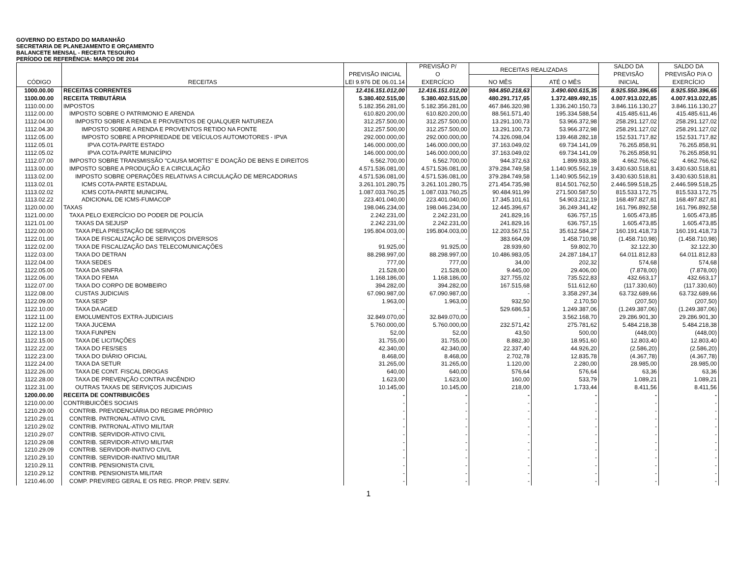GOVERNO DO ESTADO DO MARANHÃO
SECRETARIA DE PLANEJAMENTO E ORÇAMENTO
BALANCETE MENSAL - RECEITA TESOURO
PERÍODO DE REFERÊNCIA: MARÇO DE 2014
| CÓDIGO | RECEITAS | PREVISÃO INICIAL LEI 9.976 DE 06.01.14 | PREVISÃO P/ O EXERCÍCIO | RECEITAS REALIZADAS | | SALDO DA PREVISÃO INICIAL | SALDO DA PREVISÃO P/A O EXERCÍCIO |
| --- | --- | --- | --- | --- | --- | --- | --- |
| | | | | NO MÊS | ATÉ O MÊS | | |
| 1000.00.00 | RECEITAS CORRENTES | 12.416.151.012,00 | 12.416.151.012,00 | 984.850.218,63 | 3.490.600.615,35 | 8.925.550.396,65 | 8.925.550.396,65 |
| 1100.00.00 | RECEITA TRIBUTÁRIA | 5.380.402.515,00 | 5.380.402.515,00 | 480.291.717,65 | 1.372.489.492,15 | 4.007.913.022,85 | 4.007.913.022,85 |
| 1110.00.00 | IMPOSTOS | 5.182.356.281,00 | 5.182.356.281,00 | 467.846.320,98 | 1.336.240.150,73 | 3.846.116.130,27 | 3.846.116.130,27 |
| 1112.00.00 | IMPOSTO SOBRE O PATRIMONIO E ARENDA | 610.820.200,00 | 610.820.200,00 | 88.561.571,40 | 195.334.588,54 | 415.485.611,46 | 415.485.611,46 |
| 1112.04.00 | IMPOSTO SOBRE A RENDA E PROVENTOS DE QUALQUER NATUREZA | 312.257.500,00 | 312.257.500,00 | 13.291.100,73 | 53.966.372,98 | 258.291.127,02 | 258.291.127,02 |
| 1112.04.30 | IMPOSTO SOBRE A RENDA E PROVENTOS RETIDO NA FONTE | 312.257.500,00 | 312.257.500,00 | 13.291.100,73 | 53.966.372,98 | 258.291.127,02 | 258.291.127,02 |
| 1112.05.00 | IMPOSTO SOBRE A PROPRIEDADE DE VEÍCULOS AUTOMOTORES - IPVA | 292.000.000,00 | 292.000.000,00 | 74.326.098,04 | 139.468.282,18 | 152.531.717,82 | 152.531.717,82 |
| 1112.05.01 | IPVA COTA-PARTE ESTADO | 146.000.000,00 | 146.000.000,00 | 37.163.049,02 | 69.734.141,09 | 76.265.858,91 | 76.265.858,91 |
| 1112.05.02 | IPVA COTA-PARTE MUNICÍPIO | 146.000.000,00 | 146.000.000,00 | 37.163.049,02 | 69.734.141,09 | 76.265.858,91 | 76.265.858,91 |
| 1112.07.00 | IMPOSTO SOBRE TRANSMISSÃO "CAUSA MORTIS" E DOAÇÃO DE BENS E DIREITOS | 6.562.700,00 | 6.562.700,00 | 944.372,63 | 1.899.933,38 | 4.662.766,62 | 4.662.766,62 |
| 1113.00.00 | IMPOSTO SOBRE A PRODUÇÃO E A CIRCULAÇÃO | 4.571.536.081,00 | 4.571.536.081,00 | 379.284.749,58 | 1.140.905.562,19 | 3.430.630.518,81 | 3.430.630.518,81 |
| 1113.02.00 | IMPOSTO SOBRE OPERAÇÕES RELATIVAS A CIRCULAÇÃO DE MERCADORIAS | 4.571.536.081,00 | 4.571.536.081,00 | 379.284.749,58 | 1.140.905.562,19 | 3.430.630.518,81 | 3.430.630.518,81 |
| 1113.02.01 | ICMS COTA-PARTE ESTADUAL | 3.261.101.280,75 | 3.261.101.280,75 | 271.454.735,98 | 814.501.762,50 | 2.446.599.518,25 | 2.446.599.518,25 |
| 1113.02.02 | ICMS COTA-PARTE MUNICIPAL | 1.087.033.760,25 | 1.087.033.760,25 | 90.484.911,99 | 271.500.587,50 | 815.533.172,75 | 815.533.172,75 |
| 1113.02.22 | ADICIONAL DE ICMS-FUMACOP | 223.401.040,00 | 223.401.040,00 | 17.345.101,61 | 54.903.212,19 | 168.497.827,81 | 168.497.827,81 |
| 1120.00.00 | TAXAS | 198.046.234,00 | 198.046.234,00 | 12.445.396,67 | 36.249.341,42 | 161.796.892,58 | 161.796.892,58 |
| 1121.00.00 | TAXA PELO EXERCÍCIO DO PODER DE POLICÍA | 2.242.231,00 | 2.242.231,00 | 241.829,16 | 636.757,15 | 1.605.473,85 | 1.605.473,85 |
| 1121.01.00 | TAXAS DA SEJUSP | 2.242.231,00 | 2.242.231,00 | 241.829,16 | 636.757,15 | 1.605.473,85 | 1.605.473,85 |
| 1122.00.00 | TAXA PELA PRESTAÇÃO DE SERVIÇOS | 195.804.003,00 | 195.804.003,00 | 12.203.567,51 | 35.612.584,27 | 160.191.418,73 | 160.191.418,73 |
| 1122.01.00 | TAXA DE FISCALIZAÇÃO DE SERVIÇOS DIVERSOS | - | - | 383.664,09 | 1.458.710,98 | (1.458.710,98) | (1.458.710,98) |
| 1122.02.00 | TAXA DE FISCALIZAÇÃO DAS TELECOMUNICAÇÕES | 91.925,00 | 91.925,00 | 28.939,60 | 59.802,70 | 32.122,30 | 32.122,30 |
| 1122.03.00 | TAXA DO DETRAN | 88.298.997,00 | 88.298.997,00 | 10.486.983,05 | 24.287.184,17 | 64.011.812,83 | 64.011.812,83 |
| 1122.04.00 | TAXA SEDES | 777,00 | 777,00 | 34,00 | 202,32 | 574,68 | 574,68 |
| 1122.05.00 | TAXA DA SINFRA | 21.528,00 | 21.528,00 | 9.445,00 | 29.406,00 | (7.878,00) | (7.878,00) |
| 1122.06.00 | TAXA DO FEMA | 1.168.186,00 | 1.168.186,00 | 327.755,02 | 735.522,83 | 432.663,17 | 432.663,17 |
| 1122.07.00 | TAXA DO CORPO DE BOMBEIRO | 394.282,00 | 394.282,00 | 167.515,68 | 511.612,60 | (117.330,60) | (117.330,60) |
| 1122.08.00 | CUSTAS JUDICIAIS | 67.090.987,00 | 67.090.987,00 | - | 3.358.297,34 | 63.732.689,66 | 63.732.689,66 |
| 1122.09.00 | TAXA SESP | 1.963,00 | 1.963,00 | 932,50 | 2.170,50 | (207,50) | (207,50) |
| 1122.10.00 | TAXA DA AGED | - | - | 529.686,53 | 1.249.387,06 | (1.249.387,06) | (1.249.387,06) |
| 1122.11.00 | EMOLUMENTOS EXTRA-JUDICIAIS | 32.849.070,00 | 32.849.070,00 | - | 3.562.168,70 | 29.286.901,30 | 29.286.901,30 |
| 1122.12.00 | TAXA JUCEMA | 5.760.000,00 | 5.760.000,00 | 232.571,42 | 275.781,62 | 5.484.218,38 | 5.484.218,38 |
| 1122.13.00 | TAXA FUNPEN | 52,00 | 52,00 | 43,50 | 500,00 | (448,00) | (448,00) |
| 1122.15.00 | TAXA DE LICITAÇÕES | 31.755,00 | 31.755,00 | 8.882,30 | 18.951,60 | 12.803,40 | 12.803,40 |
| 1122.22.00 | TAXA DO FES/SES | 42.340,00 | 42.340,00 | 22.337,40 | 44.926,20 | (2.586,20) | (2.586,20) |
| 1122.23.00 | TAXA DO DIÁRIO OFICIAL | 8.468,00 | 8.468,00 | 2.702,78 | 12.835,78 | (4.367,78) | (4.367,78) |
| 1122.24.00 | TAXA DA SETUR | 31.265,00 | 31.265,00 | 1.120,00 | 2.280,00 | 28.985,00 | 28.985,00 |
| 1122.26.00 | TAXA DE CONT. FISCAL DROGAS | 640,00 | 640,00 | 576,64 | 576,64 | 63,36 | 63,36 |
| 1122.28.00 | TAXA DE PREVENÇÃO CONTRA INCÊNDIO | 1.623,00 | 1.623,00 | 160,00 | 533,79 | 1.089,21 | 1.089,21 |
| 1122.31.00 | OUTRAS TAXAS DE SERVIÇOS JUDICIAIS | 10.145,00 | 10.145,00 | 218,00 | 1.733,44 | 8.411,56 | 8.411,56 |
| 1200.00.00 | RECEITA DE CONTRIBUICÕES | - | - | - | - | - | - |
| 1210.00.00 | CONTRIBUICÕES SOCIAIS | - | - | - | - | - | - |
| 1210.29.00 | CONTRIB. PREVIDENCIÁRIA DO REGIME PRÓPRIO | - | - | - | - | - | - |
| 1210.29.01 | CONTRIB. PATRONAL-ATIVO CIVIL | - | - | - | - | - | - |
| 1210.29.02 | CONTRIB. PATRONAL-ATIVO MILITAR | - | - | - | - | - | - |
| 1210.29.07 | CONTRIB. SERVIDOR-ATIVO CIVIL | - | - | - | - | - | - |
| 1210.29.08 | CONTRIB. SERVIDOR-ATIVO MILITAR | - | - | - | - | - | - |
| 1210.29.09 | CONTRIB. SERVIDOR-INATIVO CIVIL | - | - | - | - | - | - |
| 1210.29.10 | CONTRIB. SERVIDOR-INATIVO MILITAR | - | - | - | - | - | - |
| 1210.29.11 | CONTRIB. PENSIONISTA CIVIL | - | - | - | - | - | - |
| 1210.29.12 | CONTRIB. PENSIONISTA MILITAR | - | - | - | - | - | - |
| 1210.46.00 | COMP. PREV/REG GERAL E OS REG. PROP. PREV. SERV. | - | - | - | - | - | - |
1